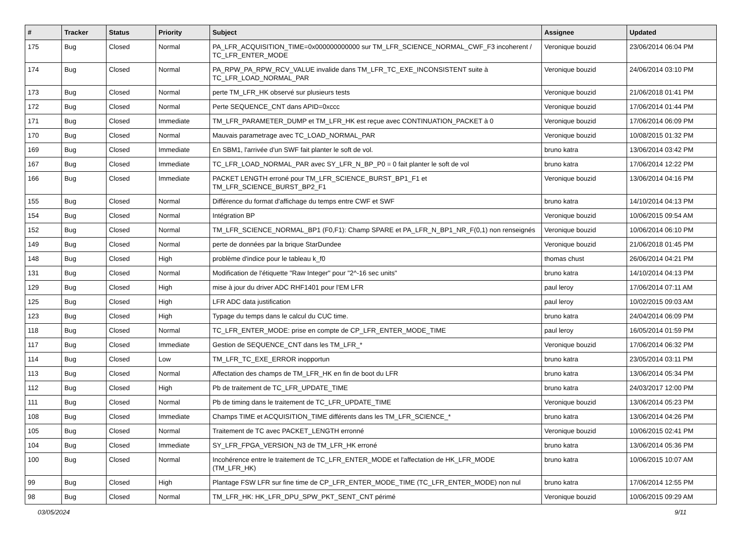| # | Tracker | Status | Priority | Subject | Assignee | Updated |
| --- | --- | --- | --- | --- | --- | --- |
| 175 | Bug | Closed | Normal | PA_LFR_ACQUISITION_TIME=0x000000000000 sur TM_LFR_SCIENCE_NORMAL_CWF_F3 incoherent / TC_LFR_ENTER_MODE | Veronique bouzid | 23/06/2014 06:04 PM |
| 174 | Bug | Closed | Normal | PA_RPW_PA_RPW_RCV_VALUE invalide dans TM_LFR_TC_EXE_INCONSISTENT suite à TC_LFR_LOAD_NORMAL_PAR | Veronique bouzid | 24/06/2014 03:10 PM |
| 173 | Bug | Closed | Normal | perte TM_LFR_HK observé sur plusieurs tests | Veronique bouzid | 21/06/2018 01:41 PM |
| 172 | Bug | Closed | Normal | Perte SEQUENCE_CNT dans APID=0xccc | Veronique bouzid | 17/06/2014 01:44 PM |
| 171 | Bug | Closed | Immediate | TM_LFR_PARAMETER_DUMP et TM_LFR_HK est reçue avec CONTINUATION_PACKET à 0 | Veronique bouzid | 17/06/2014 06:09 PM |
| 170 | Bug | Closed | Normal | Mauvais parametrage avec TC_LOAD_NORMAL_PAR | Veronique bouzid | 10/08/2015 01:32 PM |
| 169 | Bug | Closed | Immediate | En SBM1, l'arrivée d'un SWF fait planter le soft de vol. | bruno katra | 13/06/2014 03:42 PM |
| 167 | Bug | Closed | Immediate | TC_LFR_LOAD_NORMAL_PAR avec SY_LFR_N_BP_P0 = 0 fait planter le soft de vol | bruno katra | 17/06/2014 12:22 PM |
| 166 | Bug | Closed | Immediate | PACKET LENGTH erroné pour TM_LFR_SCIENCE_BURST_BP1_F1 et TM_LFR_SCIENCE_BURST_BP2_F1 | Veronique bouzid | 13/06/2014 04:16 PM |
| 155 | Bug | Closed | Normal | Différence du format d'affichage du temps entre CWF et SWF | bruno katra | 14/10/2014 04:13 PM |
| 154 | Bug | Closed | Normal | Intégration BP | Veronique bouzid | 10/06/2015 09:54 AM |
| 152 | Bug | Closed | Normal | TM_LFR_SCIENCE_NORMAL_BP1 (F0,F1): Champ SPARE et PA_LFR_N_BP1_NR_F(0,1) non renseignés | Veronique bouzid | 10/06/2014 06:10 PM |
| 149 | Bug | Closed | Normal | perte de données par la brique StarDundee | Veronique bouzid | 21/06/2018 01:45 PM |
| 148 | Bug | Closed | High | problème d'indice pour le tableau k_f0 | thomas chust | 26/06/2014 04:21 PM |
| 131 | Bug | Closed | Normal | Modification de l'étiquette "Raw Integer" pour "2^-16 sec units" | bruno katra | 14/10/2014 04:13 PM |
| 129 | Bug | Closed | High | mise à jour du driver ADC RHF1401 pour l'EM LFR | paul leroy | 17/06/2014 07:11 AM |
| 125 | Bug | Closed | High | LFR ADC data justification | paul leroy | 10/02/2015 09:03 AM |
| 123 | Bug | Closed | High | Typage du temps dans le calcul du CUC time. | bruno katra | 24/04/2014 06:09 PM |
| 118 | Bug | Closed | Normal | TC_LFR_ENTER_MODE: prise en compte de CP_LFR_ENTER_MODE_TIME | paul leroy | 16/05/2014 01:59 PM |
| 117 | Bug | Closed | Immediate | Gestion de SEQUENCE_CNT dans les TM_LFR_* | Veronique bouzid | 17/06/2014 06:32 PM |
| 114 | Bug | Closed | Low | TM_LFR_TC_EXE_ERROR inopportun | bruno katra | 23/05/2014 03:11 PM |
| 113 | Bug | Closed | Normal | Affectation des champs de TM_LFR_HK en fin de boot du LFR | bruno katra | 13/06/2014 05:34 PM |
| 112 | Bug | Closed | High | Pb de traitement de TC_LFR_UPDATE_TIME | bruno katra | 24/03/2017 12:00 PM |
| 111 | Bug | Closed | Normal | Pb de timing dans le traitement de TC_LFR_UPDATE_TIME | Veronique bouzid | 13/06/2014 05:23 PM |
| 108 | Bug | Closed | Immediate | Champs TIME et ACQUISITION_TIME différents dans les TM_LFR_SCIENCE_* | bruno katra | 13/06/2014 04:26 PM |
| 105 | Bug | Closed | Normal | Traitement de TC avec PACKET_LENGTH erronné | Veronique bouzid | 10/06/2015 02:41 PM |
| 104 | Bug | Closed | Immediate | SY_LFR_FPGA_VERSION_N3 de TM_LFR_HK erroné | bruno katra | 13/06/2014 05:36 PM |
| 100 | Bug | Closed | Normal | Incohérence entre le traitement de TC_LFR_ENTER_MODE et l'affectation de HK_LFR_MODE (TM_LFR_HK) | bruno katra | 10/06/2015 10:07 AM |
| 99 | Bug | Closed | High | Plantage FSW LFR sur fine time de CP_LFR_ENTER_MODE_TIME (TC_LFR_ENTER_MODE) non nul | bruno katra | 17/06/2014 12:55 PM |
| 98 | Bug | Closed | Normal | TM_LFR_HK: HK_LFR_DPU_SPW_PKT_SENT_CNT périmé | Veronique bouzid | 10/06/2015 09:29 AM |
03/05/2024 9/11